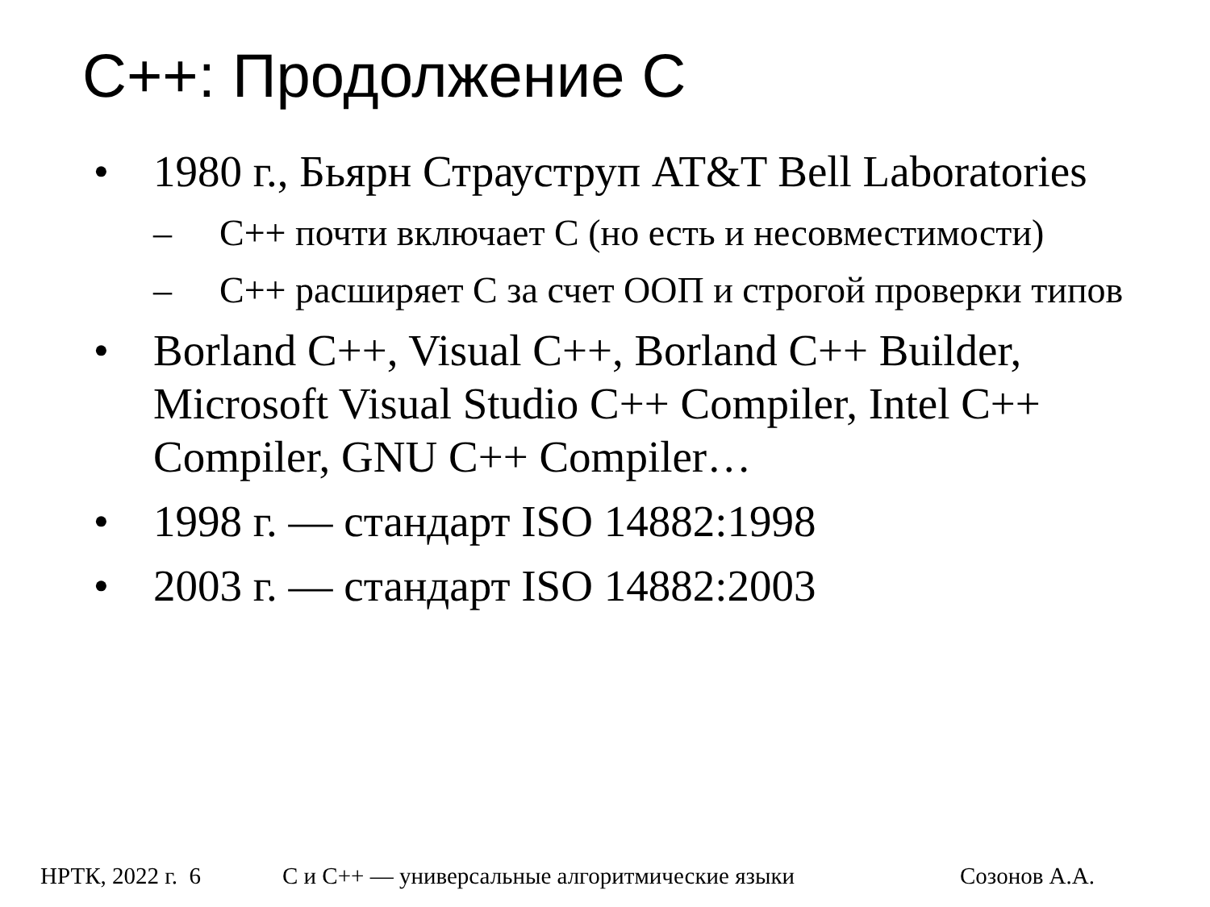C++: Продолжение C
• 1980 г., Бьярн Страуструп AT&T Bell Laboratories
– C++ почти включает C (но есть и несовместимости)
– C++ расширяет C за счет ООП и строгой проверки типов
• Borland C++, Visual C++, Borland C++ Builder, Microsoft Visual Studio C++ Compiler, Intel C++ Compiler, GNU C++ Compiler…
• 1998 г. — стандарт ISO 14882:1998
• 2003 г. — стандарт ISO 14882:2003
НРТК, 2022 г. 6 C и C++ — универсальные алгоритмические языки Созонов А.А.